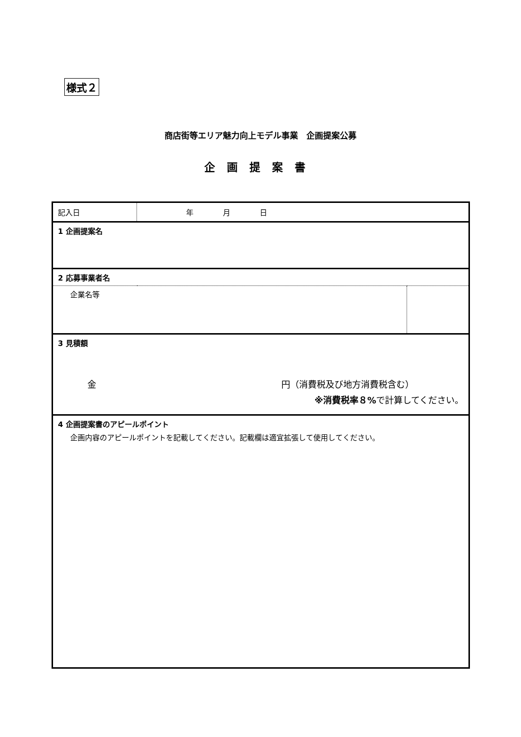様式２
商店街等エリア魅力向上モデル事業　企画提案公募
企画提案書
| 記入日 | 年 月 日 | |
| 1 企画提案名 | | |
| 2 応募事業者名 | | |
| 企業名等 | | |
| 3 見積額 金 円（消費税及び地方消費税含む） ※消費税率８% で計算してください。 | | |
| 4 企画提案書のアピールポイント 企画内容のアピールポイントを記載してください。記載欄は適宜拡張して使用してください。 | | |